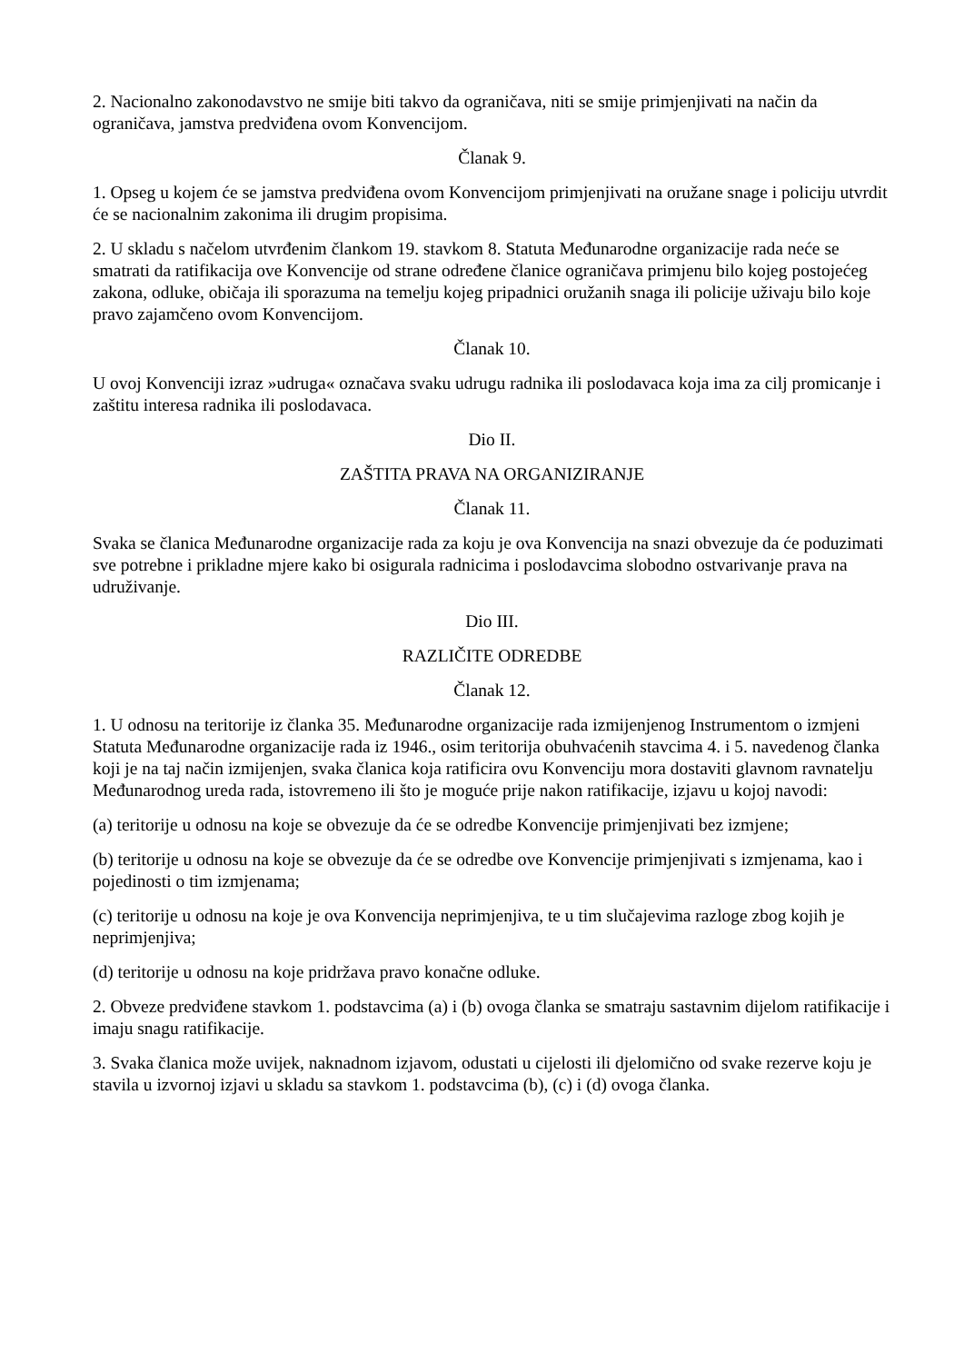2. Nacionalno zakonodavstvo ne smije biti takvo da ograničava, niti se smije primjenjivati na način da ograničava, jamstva predviđena ovom Konvencijom.
Članak 9.
1. Opseg u kojem će se jamstva predviđena ovom Konvencijom primjenjivati na oružane snage i policiju utvrdit će se nacionalnim zakonima ili drugim propisima.
2. U skladu s načelom utvrđenim člankom 19. stavkom 8. Statuta Međunarodne organizacije rada neće se smatrati da ratifikacija ove Konvencije od strane određene članice ograničava primjenu bilo kojeg postojećeg zakona, odluke, običaja ili sporazuma na temelju kojeg pripadnici oružanih snaga ili policije uživaju bilo koje pravo zajamčeno ovom Konvencijom.
Članak 10.
U ovoj Konvenciji izraz »udruga« označava svaku udrugu radnika ili poslodavaca koja ima za cilj promicanje i zaštitu interesa radnika ili poslodavaca.
Dio II.
ZAŠTITA PRAVA NA ORGANIZIRANJE
Članak 11.
Svaka se članica Međunarodne organizacije rada za koju je ova Konvencija na snazi obvezuje da će poduzimati sve potrebne i prikladne mjere kako bi osigurala radnicima i poslodavcima slobodno ostvarivanje prava na udruživanje.
Dio III.
RAZLIČITE ODREDBE
Članak 12.
1. U odnosu na teritorije iz članka 35. Međunarodne organizacije rada izmijenjenog Instrumentom o izmjeni Statuta Međunarodne organizacije rada iz 1946., osim teritorija obuhvaćenih stavcima 4. i 5. navedenog članka koji je na taj način izmijenjen, svaka članica koja ratificira ovu Konvenciju mora dostaviti glavnom ravnatelju Međunarodnog ureda rada, istovremeno ili što je moguće prije nakon ratifikacije, izjavu u kojoj navodi:
(a) teritorije u odnosu na koje se obvezuje da će se odredbe Konvencije primjenjivati bez izmjene;
(b) teritorije u odnosu na koje se obvezuje da će se odredbe ove Konvencije primjenjivati s izmjenama, kao i pojedinosti o tim izmjenama;
(c) teritorije u odnosu na koje je ova Konvencija neprimjenjiva, te u tim slučajevima razloge zbog kojih je neprimjenjiva;
(d) teritorije u odnosu na koje pridržava pravo konačne odluke.
2. Obveze predviđene stavkom 1. podstavcima (a) i (b) ovoga članka se smatraju sastavnim dijelom ratifikacije i imaju snagu ratifikacije.
3. Svaka članica može uvijek, naknadnom izjavom, odustati u cijelosti ili djelomično od svake rezerve koju je stavila u izvornoj izjavi u skladu sa stavkom 1. podstavcima (b), (c) i (d) ovoga članka.